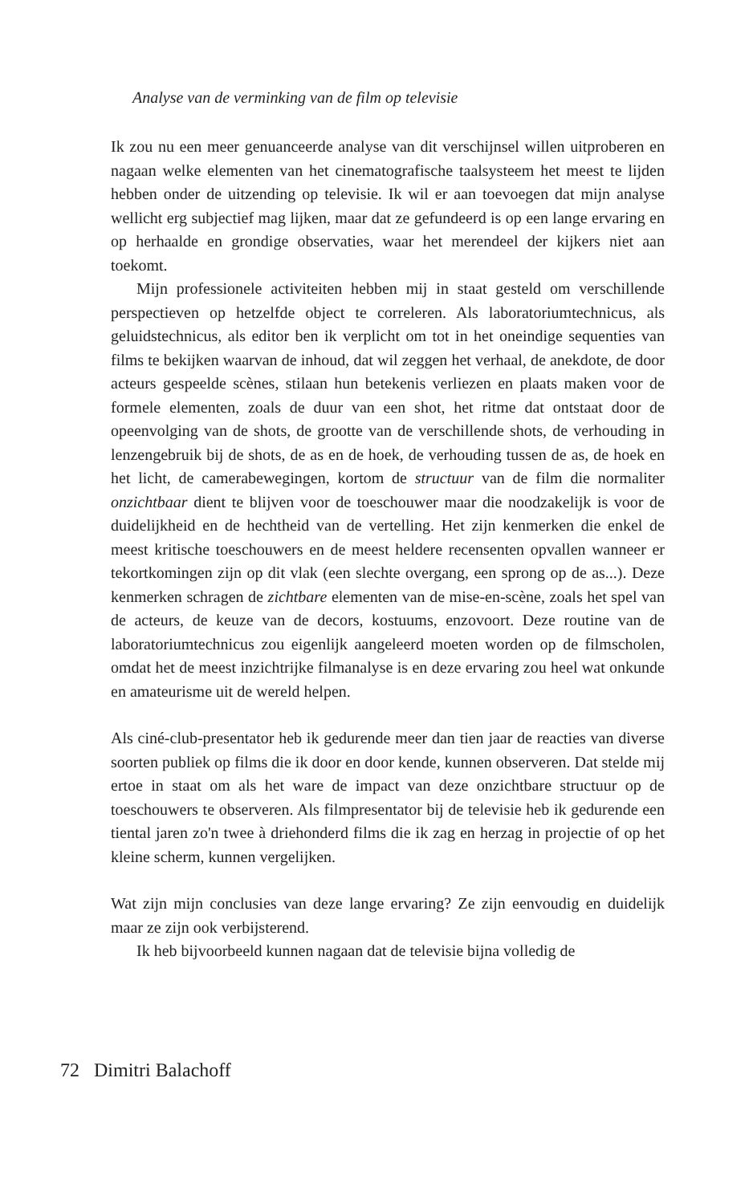Analyse van de verminking van de film op televisie
Ik zou nu een meer genuanceerde analyse van dit verschijnsel willen uitproberen en nagaan welke elementen van het cinematografische taalsysteem het meest te lijden hebben onder de uitzending op televisie. Ik wil er aan toevoegen dat mijn analyse wellicht erg subjectief mag lijken, maar dat ze gefundeerd is op een lange ervaring en op herhaalde en grondige observaties, waar het merendeel der kijkers niet aan toekomt.
Mijn professionele activiteiten hebben mij in staat gesteld om verschillende perspectieven op hetzelfde object te correleren. Als laboratoriumtechnicus, als geluidstechnicus, als editor ben ik verplicht om tot in het oneindige sequenties van films te bekijken waarvan de inhoud, dat wil zeggen het verhaal, de anekdote, de door acteurs gespeelde scènes, stilaan hun betekenis verliezen en plaats maken voor de formele elementen, zoals de duur van een shot, het ritme dat ontstaat door de opeenvolging van de shots, de grootte van de verschillende shots, de verhouding in lenzengebruik bij de shots, de as en de hoek, de verhouding tussen de as, de hoek en het licht, de camerabewegingen, kortom de structuur van de film die normaliter onzichtbaar dient te blijven voor de toeschouwer maar die noodzakelijk is voor de duidelijkheid en de hechtheid van de vertelling. Het zijn kenmerken die enkel de meest kritische toeschouwers en de meest heldere recensenten opvallen wanneer er tekortkomingen zijn op dit vlak (een slechte overgang, een sprong op de as...). Deze kenmerken schragen de zichtbare elementen van de mise-en-scène, zoals het spel van de acteurs, de keuze van de decors, kostuums, enzovoort. Deze routine van de laboratoriumtechnicus zou eigenlijk aangeleerd moeten worden op de filmscholen, omdat het de meest inzichtrijke filmanalyse is en deze ervaring zou heel wat onkunde en amateurisme uit de wereld helpen.
Als ciné-club-presentator heb ik gedurende meer dan tien jaar de reacties van diverse soorten publiek op films die ik door en door kende, kunnen observeren. Dat stelde mij ertoe in staat om als het ware de impact van deze onzichtbare structuur op de toeschouwers te observeren. Als filmpresentator bij de televisie heb ik gedurende een tiental jaren zo'n twee à driehonderd films die ik zag en herzag in projectie of op het kleine scherm, kunnen vergelijken.
Wat zijn mijn conclusies van deze lange ervaring? Ze zijn eenvoudig en duidelijk maar ze zijn ook verbijsterend.
Ik heb bijvoorbeeld kunnen nagaan dat de televisie bijna volledig de
72 Dimitri Balachoff